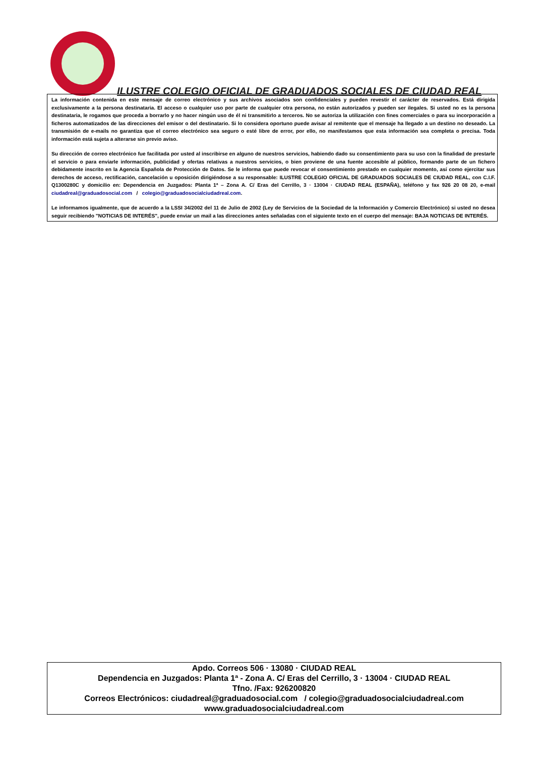ILUSTRE COLEGIO OFICIAL DE GRADUADOS SOCIALES DE CIUDAD REAL
La información contenida en este mensaje de correo electrónico y sus archivos asociados son confidenciales y pueden revestir el carácter de reservados. Está dirigida exclusivamente a la persona destinataria. El acceso o cualquier uso por parte de cualquier otra persona, no están autorizados y pueden ser ilegales. Si usted no es la persona destinataria, le rogamos que proceda a borrarlo y no hacer ningún uso de él ni transmitirlo a terceros. No se autoriza la utilización con fines comerciales o para su incorporación a ficheros automatizados de las direcciones del emisor o del destinatario. Si lo considera oportuno puede avisar al remitente que el mensaje ha llegado a un destino no deseado. La transmisión de e-mails no garantiza que el correo electrónico sea seguro o esté libre de error, por ello, no manifestamos que esta información sea completa o precisa. Toda información está sujeta a alterarse sin previo aviso.
Su dirección de correo electrónico fue facilitada por usted al inscribirse en alguno de nuestros servicios, habiendo dado su consentimiento para su uso con la finalidad de prestarle el servicio o para enviarle información, publicidad y ofertas relativas a nuestros servicios, o bien proviene de una fuente accesible al público, formando parte de un fichero debidamente inscrito en la Agencia Española de Protección de Datos. Se le informa que puede revocar el consentimiento prestado en cualquier momento, así como ejercitar sus derechos de acceso, rectificación, cancelación u oposición dirigiéndose a su responsable: ILUSTRE COLEGIO OFICIAL DE GRADUADOS SOCIALES DE CIUDAD REAL, con C.I.F. Q1300280C y domicilio en: Dependencia en Juzgados: Planta 1ª – Zona A. C/ Eras del Cerrillo, 3 · 13004 · CIUDAD REAL (ESPAÑA), teléfono y fax 926 20 08 20, e-mail ciudadreal@graduadosocial.com / colegio@graduadosocialciudadreal.com.
Le informamos igualmente, que de acuerdo a la LSSI 34/2002 del 11 de Julio de 2002 (Ley de Servicios de la Sociedad de la Información y Comercio Electrónico) si usted no desea seguir recibiendo "NOTICIAS DE INTERÉS", puede enviar un mail a las direcciones antes señaladas con el siguiente texto en el cuerpo del mensaje: BAJA NOTICIAS DE INTERÉS.
Apdo. Correos 506 · 13080 · CIUDAD REAL
Dependencia en Juzgados: Planta 1ª - Zona A. C/ Eras del Cerrillo, 3 · 13004 · CIUDAD REAL
Tfno. /Fax: 926200820
Correos Electrónicos: ciudadreal@graduadosocial.com / colegio@graduadosocialciudadreal.com
www.graduadosocialciudadreal.com